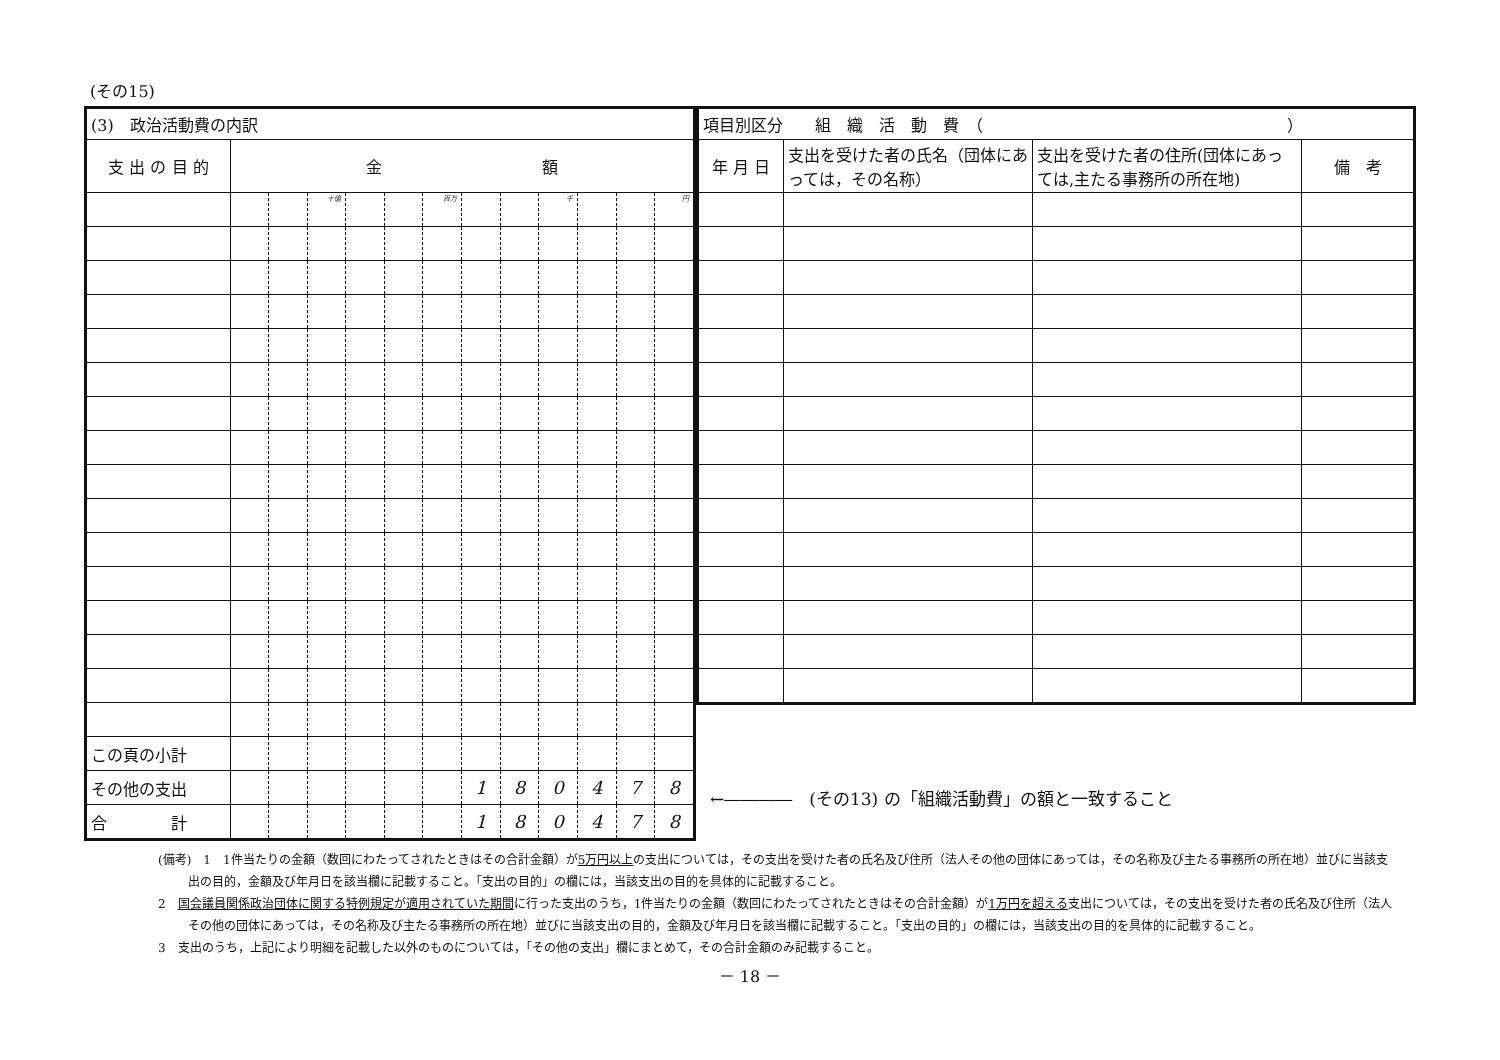(その15)
| (3) 政治活動費の内訳 | | | | | | | | | | | | |
| 支 出 の 目 的 | 金 額 | | | | | | | | | | | |
| | | | 十億 | | | 百万 | | | 千 | | | 円 |
| この頁の小計 | | | | | | | | | | | | |
| その他の支出 | | | | | | | 1 | 8 | 0 | 4 | 7 | 8 |
| 合 計 | | | | | | | 1 | 8 | 0 | 4 | 7 | 8 |
| 項目別区分 組 織 活 動 費 （ ） | | | |
| 年 月 日 | 支出を受けた者の氏名（団体にあっては，その名称） | 支出を受けた者の住所(団体にあっては,主たる事務所の所在地) | 備 考 |
←――――　(その13) の「組織活動費」の額と一致すること
(備考)　1　1件当たりの金額（数回にわたってされたときはその合計金額）が5万円以上の支出については，その支出を受けた者の氏名及び住所（法人その他の団体にあっては，その名称及び主たる事務所の所在地）並びに当該支出の目的，金額及び年月日を該当欄に記載すること。「支出の目的」の欄には，当該支出の目的を具体的に記載すること。
2　国会議員関係政治団体に関する特例規定が適用されていた期間に行った支出のうち，1件当たりの金額（数回にわたってされたときはその合計金額）が1万円を超える支出については，その支出を受けた者の氏名及び住所（法人その他の団体にあっては，その名称及び主たる事務所の所在地）並びに当該支出の目的，金額及び年月日を該当欄に記載すること。「支出の目的」の欄には，当該支出の目的を具体的に記載すること。
3　支出のうち，上記により明細を記載した以外のものについては，「その他の支出」欄にまとめて，その合計金額のみ記載すること。
－ 18 －